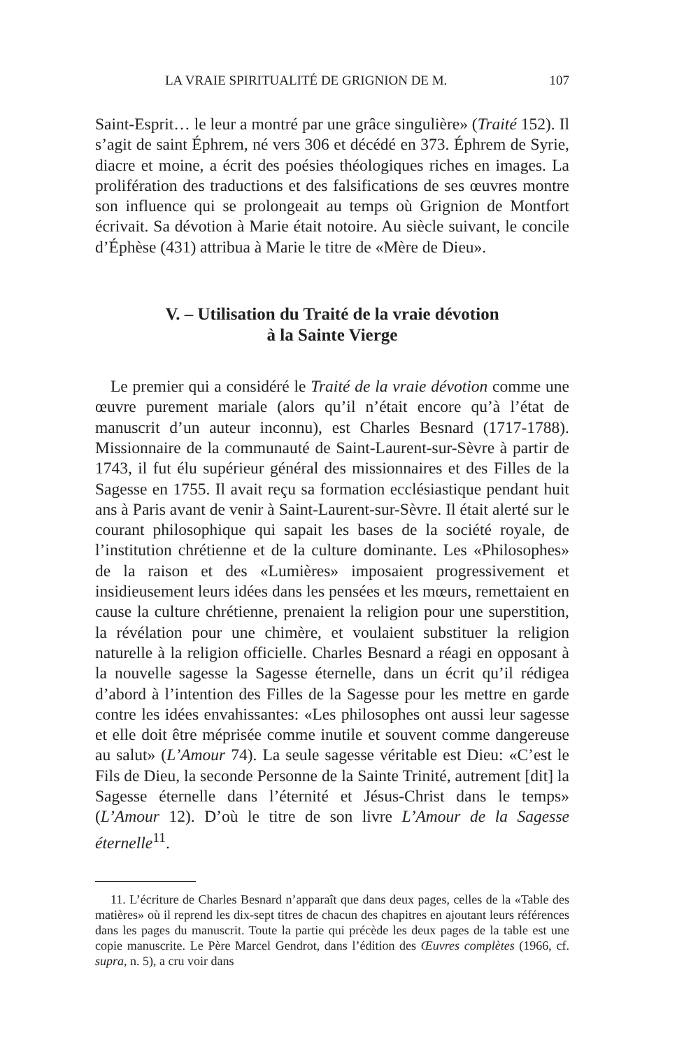LA VRAIE SPIRITUALITÉ DE GRIGNION DE M. 107
Saint-Esprit… le leur a montré par une grâce singulière» (Traité 152). Il s’agit de saint Éphrem, né vers 306 et décédé en 373. Éphrem de Syrie, diacre et moine, a écrit des poésies théologiques riches en images. La prolifération des traductions et des falsifications de ses œuvres montre son influence qui se prolongeait au temps où Grignion de Montfort écrivait. Sa dévotion à Marie était notoire. Au siècle suivant, le concile d’Éphèse (431) attribua à Marie le titre de «Mère de Dieu».
V. – Utilisation du Traité de la vraie dévotion
à la Sainte Vierge
Le premier qui a considéré le Traité de la vraie dévotion comme une œuvre purement mariale (alors qu’il n’était encore qu’à l’état de manuscrit d’un auteur inconnu), est Charles Besnard (1717-1788). Missionnaire de la communauté de Saint-Laurent-sur-Sèvre à partir de 1743, il fut élu supérieur général des missionnaires et des Filles de la Sagesse en 1755. Il avait reçu sa formation ecclésiastique pendant huit ans à Paris avant de venir à Saint-Laurent-sur-Sèvre. Il était alerté sur le courant philosophique qui sapait les bases de la société royale, de l’institution chrétienne et de la culture dominante. Les «Philosophes» de la raison et des «Lumières» imposaient progressivement et insidieusement leurs idées dans les pensées et les mœurs, remettaient en cause la culture chrétienne, prenaient la religion pour une superstition, la révélation pour une chimère, et voulaient substituer la religion naturelle à la religion officielle. Charles Besnard a réagi en opposant à la nouvelle sagesse la Sagesse éternelle, dans un écrit qu’il rédigea d’abord à l’intention des Filles de la Sagesse pour les mettre en garde contre les idées envahissantes: «Les philosophes ont aussi leur sagesse et elle doit être méprisée comme inutile et souvent comme dangereuse au salut» (L’Amour 74). La seule sagesse véritable est Dieu: «C’est le Fils de Dieu, la seconde Personne de la Sainte Trinité, autrement [dit] la Sagesse éternelle dans l’éternité et Jésus-Christ dans le temps» (L’Amour 12). D’où le titre de son livre L’Amour de la Sagesse éternelle<sup>11</sup>.
11. L’écriture de Charles Besnard n’apparaît que dans deux pages, celles de la «Table des matières» où il reprend les dix-sept titres de chacun des chapitres en ajoutant leurs références dans les pages du manuscrit. Toute la partie qui précède les deux pages de la table est une copie manuscrite. Le Père Marcel Gendrot, dans l’édition des Œuvres complètes (1966, cf. supra, n. 5), a cru voir dans